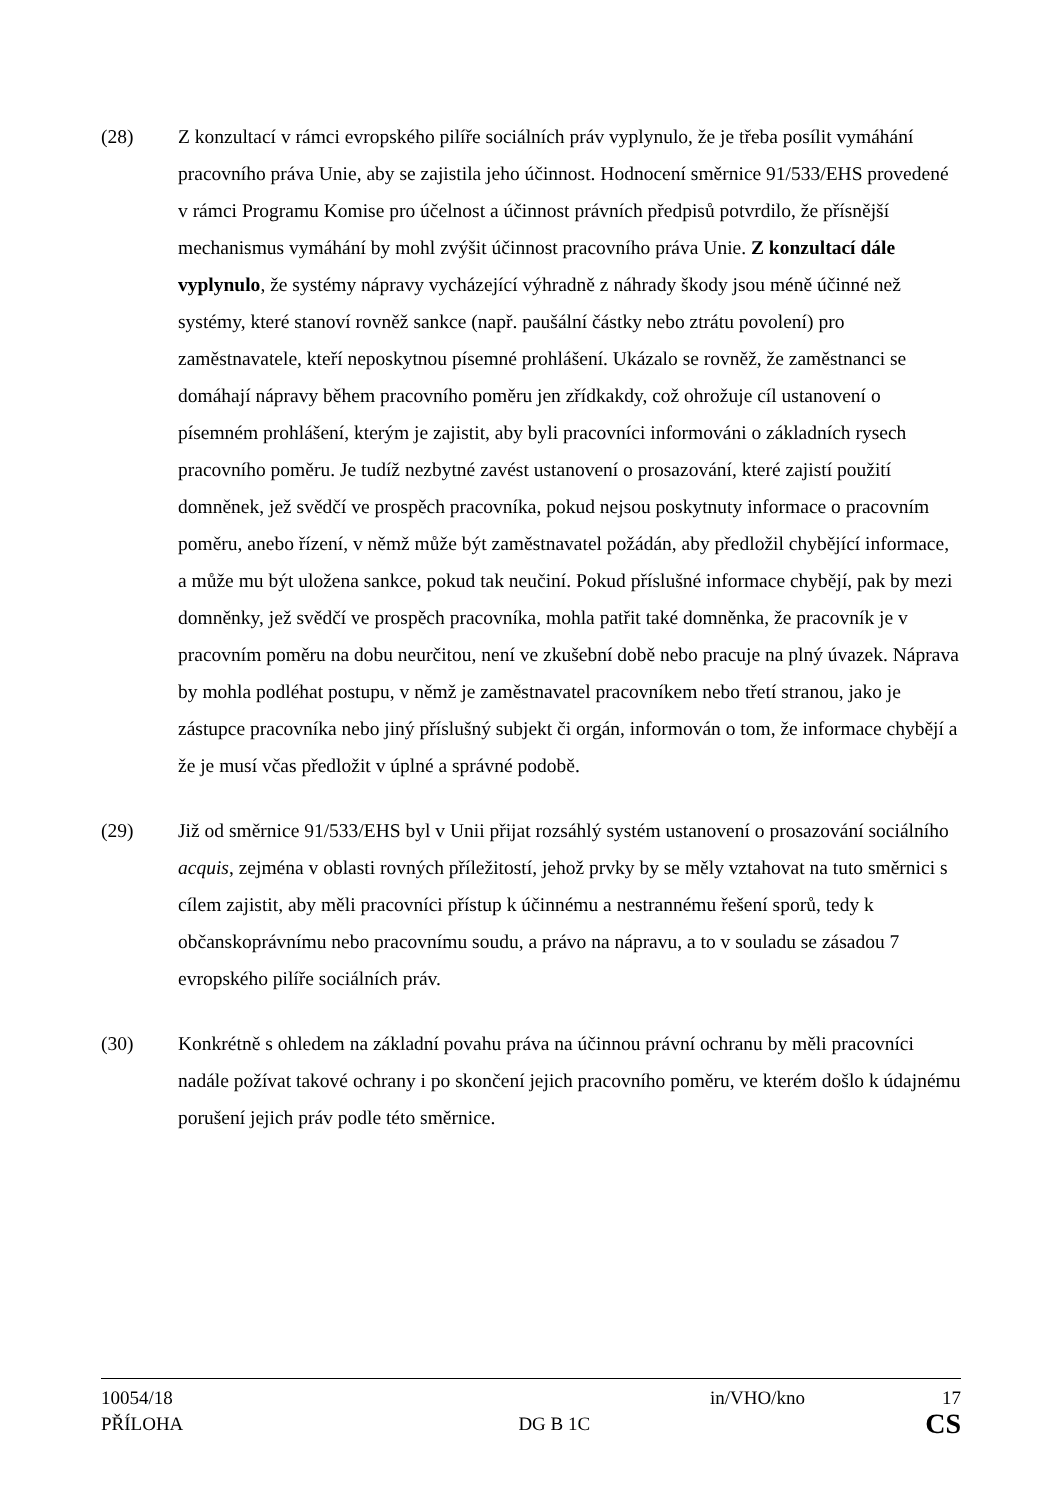(28) Z konzultací v rámci evropského pilíře sociálních práv vyplynulo, že je třeba posílit vymáhání pracovního práva Unie, aby se zajistila jeho účinnost. Hodnocení směrnice 91/533/EHS provedené v rámci Programu Komise pro účelnost a účinnost právních předpisů potvrdilo, že přísnější mechanismus vymáhání by mohl zvýšit účinnost pracovního práva Unie. Z konzultací dále vyplynulo, že systémy nápravy vycházející výhradně z náhrady škody jsou méně účinné než systémy, které stanoví rovněž sankce (např. paušální částky nebo ztrátu povolení) pro zaměstnavatele, kteří neposkytnou písemné prohlášení. Ukázalo se rovněž, že zaměstnanci se domáhají nápravy během pracovního poměru jen zřídkakdy, což ohrožuje cíl ustanovení o písemném prohlášení, kterým je zajistit, aby byli pracovníci informováni o základních rysech pracovního poměru. Je tudíž nezbytné zavést ustanovení o prosazování, které zajistí použití domněnek, jež svědčí ve prospěch pracovníka, pokud nejsou poskytnuty informace o pracovním poměru, anebo řízení, v němž může být zaměstnavatel požádán, aby předložil chybějící informace, a může mu být uložena sankce, pokud tak neučiní. Pokud příslušné informace chybějí, pak by mezi domněnky, jež svědčí ve prospěch pracovníka, mohla patřit také domněnka, že pracovník je v pracovním poměru na dobu neurčitou, není ve zkušební době nebo pracuje na plný úvazek. Náprava by mohla podléhat postupu, v němž je zaměstnavatel pracovníkem nebo třetí stranou, jako je zástupce pracovníka nebo jiný příslušný subjekt či orgán, informován o tom, že informace chybějí a že je musí včas předložit v úplné a správné podobě.
(29) Již od směrnice 91/533/EHS byl v Unii přijat rozsáhlý systém ustanovení o prosazování sociálního acquis, zejména v oblasti rovných příležitostí, jehož prvky by se měly vztahovat na tuto směrnici s cílem zajistit, aby měli pracovníci přístup k účinnému a nestrannému řešení sporů, tedy k občanskoprávnímu nebo pracovnímu soudu, a právo na nápravu, a to v souladu se zásadou 7 evropského pilíře sociálních práv.
(30) Konkrétně s ohledem na základní povahu práva na účinnou právní ochranu by měli pracovníci nadále požívat takové ochrany i po skončení jejich pracovního poměru, ve kterém došlo k údajnému porušení jejich práv podle této směrnice.
10054/18 in/VHO/kno 17
PŘÍLOHA DG B 1C CS